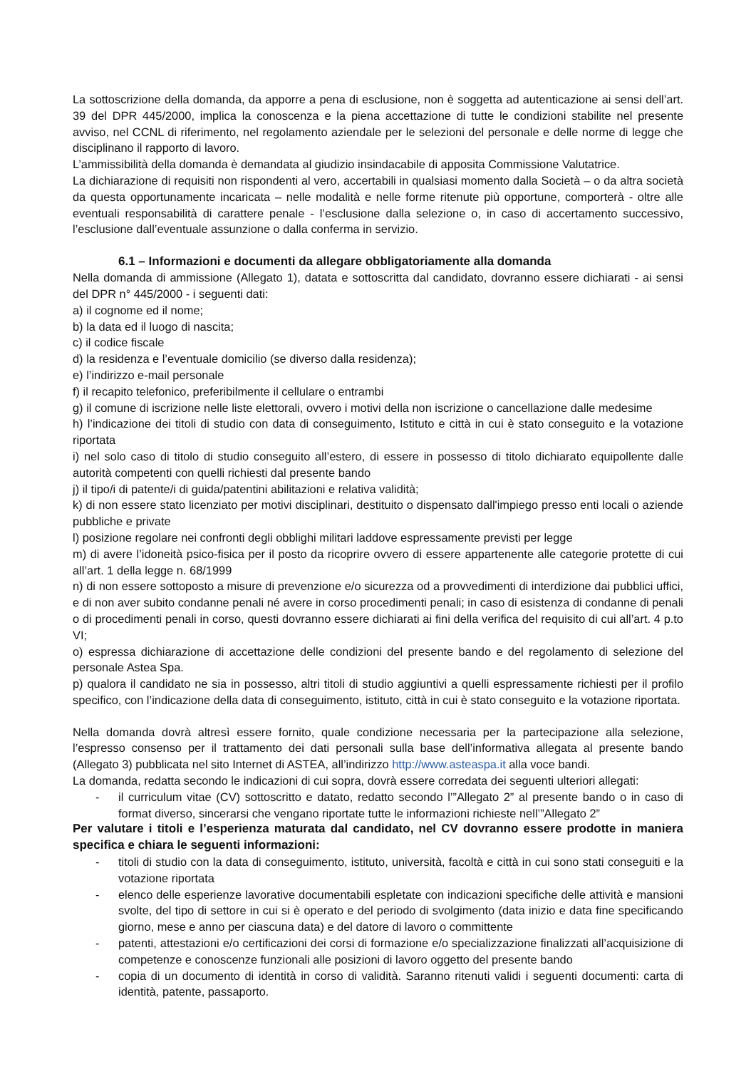La sottoscrizione della domanda, da apporre a pena di esclusione, non è soggetta ad autenticazione ai sensi dell’art. 39 del DPR 445/2000, implica la conoscenza e la piena accettazione di tutte le condizioni stabilite nel presente avviso, nel CCNL di riferimento, nel regolamento aziendale per le selezioni del personale e delle norme di legge che disciplinano il rapporto di lavoro.
L’ammissibilità della domanda è demandata al giudizio insindacabile di apposita Commissione Valutatrice.
La dichiarazione di requisiti non rispondenti al vero, accertabili in qualsiasi momento dalla Società – o da altra società da questa opportunamente incaricata – nelle modalità e nelle forme ritenute più opportune, comporterà - oltre alle eventuali responsabilità di carattere penale - l’esclusione dalla selezione o, in caso di accertamento successivo, l’esclusione dall’eventuale assunzione o dalla conferma in servizio.
6.1 – Informazioni e documenti da allegare obbligatoriamente alla domanda
Nella domanda di ammissione (Allegato 1), datata e sottoscritta dal candidato, dovranno essere dichiarati - ai sensi del DPR n° 445/2000 - i seguenti dati:
a) il cognome ed il nome;
b) la data ed il luogo di nascita;
c) il codice fiscale
d) la residenza e l’eventuale domicilio (se diverso dalla residenza);
e) l’indirizzo e-mail personale
f) il recapito telefonico, preferibilmente il cellulare o entrambi
g) il comune di iscrizione nelle liste elettorali, ovvero i motivi della non iscrizione o cancellazione dalle medesime
h) l’indicazione dei titoli di studio con data di conseguimento, Istituto e città in cui è stato conseguito e la votazione riportata
i) nel solo caso di titolo di studio conseguito all’estero, di essere in possesso di titolo dichiarato equipollente dalle autorità competenti con quelli richiesti dal presente bando
j) il tipo/i di patente/i di guida/patentini abilitazioni e relativa validità;
k) di non essere stato licenziato per motivi disciplinari, destituito o dispensato dall'impiego presso enti locali o aziende pubbliche e private
l) posizione regolare nei confronti degli obblighi militari laddove espressamente previsti per legge
m) di avere l’idoneità psico-fisica per il posto da ricoprire ovvero di essere appartenente alle categorie protette di cui all’art. 1 della legge n. 68/1999
n) di non essere sottoposto a misure di prevenzione e/o sicurezza od a provvedimenti di interdizione dai pubblici uffici, e di non aver subito condanne penali né avere in corso procedimenti penali; in caso di esistenza di condanne di penali o di procedimenti penali in corso, questi dovranno essere dichiarati ai fini della verifica del requisito di cui all’art. 4 p.to VI;
o) espressa dichiarazione di accettazione delle condizioni del presente bando e del regolamento di selezione del personale Astea Spa.
p) qualora il candidato ne sia in possesso, altri titoli di studio aggiuntivi a quelli espressamente richiesti per il profilo specifico, con l’indicazione della data di conseguimento, istituto, città in cui è stato conseguito e la votazione riportata.
Nella domanda dovrà altresì essere fornito, quale condizione necessaria per la partecipazione alla selezione, l’espresso consenso per il trattamento dei dati personali sulla base dell’informativa allegata al presente bando (Allegato 3) pubblicata nel sito Internet di ASTEA, all’indirizzo http://www.asteaspa.it alla voce bandi.
La domanda, redatta secondo le indicazioni di cui sopra, dovrà essere corredata dei seguenti ulteriori allegati:
- il curriculum vitae (CV) sottoscritto e datato, redatto secondo l’”Allegato 2” al presente bando o in caso di format diverso, sincerarsi che vengano riportate tutte le informazioni richieste nell’”Allegato 2”
Per valutare i titoli e l’esperienza maturata dal candidato, nel CV dovranno essere prodotte in maniera specifica e chiara le seguenti informazioni:
- titoli di studio con la data di conseguimento, istituto, università, facoltà e città in cui sono stati conseguiti e la votazione riportata
- elenco delle esperienze lavorative documentabili espletate con indicazioni specifiche delle attività e mansioni svolte, del tipo di settore in cui si è operato e del periodo di svolgimento (data inizio e data fine specificando giorno, mese e anno per ciascuna data) e del datore di lavoro o committente
- patenti, attestazioni e/o certificazioni dei corsi di formazione e/o specializzazione finalizzati all’acquisizione di competenze e conoscenze funzionali alle posizioni di lavoro oggetto del presente bando
- copia di un documento di identità in corso di validità. Saranno ritenuti validi i seguenti documenti: carta di identità, patente, passaporto.